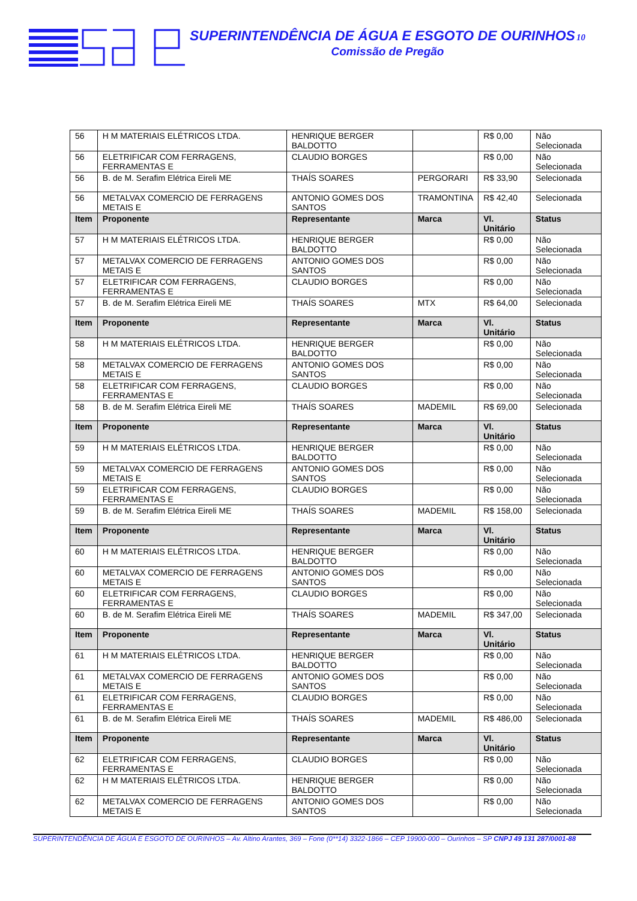SUPERINTENDÊNCIA DE ÁGUA E ESGOTO DE OURINHOS10
Comissão de Pregão
| 56 | H M MATERIAIS ELÉTRICOS LTDA. | HENRIQUE BERGER BALDOTTO | | R$ 0,00 | Não Selecionada |
| 56 | ELETRIFICAR COM FERRAGENS, FERRAMENTAS E | CLAUDIO BORGES | | R$ 0,00 | Não Selecionada |
| 56 | B. de M. Serafim Elétrica Eireli ME | THAÍS SOARES | PERGORARI | R$ 33,90 | Selecionada |
| 56 | METALVAX COMERCIO DE FERRAGENS METAIS E | ANTONIO GOMES DOS SANTOS | TRAMONTINA | R$ 42,40 | Selecionada |
| Item | Proponente | Representante | Marca | Vl. Unitário | Status |
| 57 | H M MATERIAIS ELÉTRICOS LTDA. | HENRIQUE BERGER BALDOTTO | | R$ 0,00 | Não Selecionada |
| 57 | METALVAX COMERCIO DE FERRAGENS METAIS E | ANTONIO GOMES DOS SANTOS | | R$ 0,00 | Não Selecionada |
| 57 | ELETRIFICAR COM FERRAGENS, FERRAMENTAS E | CLAUDIO BORGES | | R$ 0,00 | Não Selecionada |
| 57 | B. de M. Serafim Elétrica Eireli ME | THAÍS SOARES | MTX | R$ 64,00 | Selecionada |
| Item | Proponente | Representante | Marca | Vl. Unitário | Status |
| 58 | H M MATERIAIS ELÉTRICOS LTDA. | HENRIQUE BERGER BALDOTTO | | R$ 0,00 | Não Selecionada |
| 58 | METALVAX COMERCIO DE FERRAGENS METAIS E | ANTONIO GOMES DOS SANTOS | | R$ 0,00 | Não Selecionada |
| 58 | ELETRIFICAR COM FERRAGENS, FERRAMENTAS E | CLAUDIO BORGES | | R$ 0,00 | Não Selecionada |
| 58 | B. de M. Serafim Elétrica Eireli ME | THAÍS SOARES | MADEMIL | R$ 69,00 | Selecionada |
| Item | Proponente | Representante | Marca | Vl. Unitário | Status |
| 59 | H M MATERIAIS ELÉTRICOS LTDA. | HENRIQUE BERGER BALDOTTO | | R$ 0,00 | Não Selecionada |
| 59 | METALVAX COMERCIO DE FERRAGENS METAIS E | ANTONIO GOMES DOS SANTOS | | R$ 0,00 | Não Selecionada |
| 59 | ELETRIFICAR COM FERRAGENS, FERRAMENTAS E | CLAUDIO BORGES | | R$ 0,00 | Não Selecionada |
| 59 | B. de M. Serafim Elétrica Eireli ME | THAÍS SOARES | MADEMIL | R$ 158,00 | Selecionada |
| Item | Proponente | Representante | Marca | Vl. Unitário | Status |
| 60 | H M MATERIAIS ELÉTRICOS LTDA. | HENRIQUE BERGER BALDOTTO | | R$ 0,00 | Não Selecionada |
| 60 | METALVAX COMERCIO DE FERRAGENS METAIS E | ANTONIO GOMES DOS SANTOS | | R$ 0,00 | Não Selecionada |
| 60 | ELETRIFICAR COM FERRAGENS, FERRAMENTAS E | CLAUDIO BORGES | | R$ 0,00 | Não Selecionada |
| 60 | B. de M. Serafim Elétrica Eireli ME | THAÍS SOARES | MADEMIL | R$ 347,00 | Selecionada |
| Item | Proponente | Representante | Marca | Vl. Unitário | Status |
| 61 | H M MATERIAIS ELÉTRICOS LTDA. | HENRIQUE BERGER BALDOTTO | | R$ 0,00 | Não Selecionada |
| 61 | METALVAX COMERCIO DE FERRAGENS METAIS E | ANTONIO GOMES DOS SANTOS | | R$ 0,00 | Não Selecionada |
| 61 | ELETRIFICAR COM FERRAGENS, FERRAMENTAS E | CLAUDIO BORGES | | R$ 0,00 | Não Selecionada |
| 61 | B. de M. Serafim Elétrica Eireli ME | THAÍS SOARES | MADEMIL | R$ 486,00 | Selecionada |
| Item | Proponente | Representante | Marca | Vl. Unitário | Status |
| 62 | ELETRIFICAR COM FERRAGENS, FERRAMENTAS E | CLAUDIO BORGES | | R$ 0,00 | Não Selecionada |
| 62 | H M MATERIAIS ELÉTRICOS LTDA. | HENRIQUE BERGER BALDOTTO | | R$ 0,00 | Não Selecionada |
| 62 | METALVAX COMERCIO DE FERRAGENS METAIS E | ANTONIO GOMES DOS SANTOS | | R$ 0,00 | Não Selecionada |
SUPERINTENDÊNCIA DE ÁGUA E ESGOTO DE OURINHOS – Av. Altino Arantes, 369 – Fone (0**14) 3322-1866 – CEP 19900-000 – Ourinhos – SP CNPJ 49 131 287/0001-88